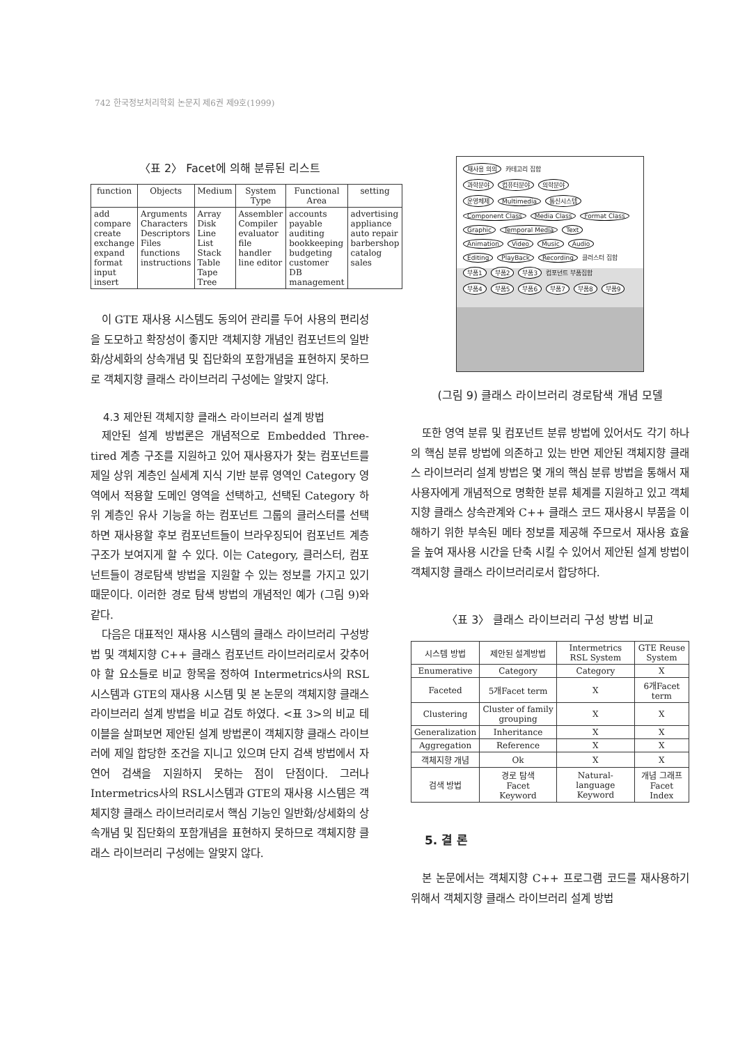742 한국정보처리학회 논문지 제6권 제9호(1999)
〈표 2〉 Facet에 의해 분류된 리스트
| function | Objects | Medium | System Type | Functional Area | setting |
| --- | --- | --- | --- | --- | --- |
| add compare create exchange expand format input insert | Arguments Characters Descriptors Files functions instructions | Array Disk Line List Stack Table Tape Tree | Assembler Compiler evaluator file handler line editor | accounts payable auditing bookkeeping budgeting customer DB management | advertising appliance auto repair barbershop catalog sales |
이 GTE 재사용 시스템도 동의어 관리를 두어 사용의 편리성을 도모하고 확장성이 좋지만 객체지향 개념인 컴포넌트의 일반화/상세화의 상속개념 및 집단화의 포함개념을 표현하지 못하므로 객체지향 클래스 라이브러리 구성에는 알맞지 않다.
4.3 제안된 객체지향 클래스 라이브러리 설계 방법
제안된 설계 방법론은 개념적으로 Embedded Three-tired 계층 구조를 지원하고 있어 재사용자가 찾는 컴포넌트를 제일 상위 계층인 실세계 지식 기반 분류 영역인 Category 영역에서 적용할 도메인 영역을 선택하고, 선택된 Category 하위 계층인 유사 기능을 하는 컴포넌트 그룹의 클러스터를 선택하면 재사용할 후보 컴포넌트들이 브라우징되어 컴포넌트 계층구조가 보여지게 할 수 있다. 이는 Category, 클러스터, 컴포넌트들이 경로탐색 방법을 지원할 수 있는 정보를 가지고 있기 때문이다. 이러한 경로 탐색 방법의 개념적인 예가 (그림 9)와 같다.
다음은 대표적인 재사용 시스템의 클래스 라이브러리 구성방법 및 객체지향 C++ 클래스 컴포넌트 라이브러리로서 갖추어야 할 요소들로 비교 항목을 정하여 Intermetrics사의 RSL시스템과 GTE의 재사용 시스템 및 본 논문의 객체지향 클래스 라이브러리 설계 방법을 비교 검토 하였다. <표 3>의 비교 테이블을 살펴보면 제안된 설계 방법론이 객체지향 클래스 라이브러에 제일 합당한 조건을 지니고 있으며 단지 검색 방법에서 자연어 검색을 지원하지 못하는 점이 단점이다. 그러나 Intermetrics사의 RSL시스템과 GTE의 재사용 시스템은 객체지향 클래스 라이브러리로서 핵심 기능인 일반화/상세화의 상속개념 및 집단화의 포함개념을 표현하지 못하므로 객체지향 클래스 라이브러리 구성에는 알맞지 않다.
재사용 의의 카테고리 집합
과학분야 컴퓨터분야 의학분야
운영체제 Multimedia 통신시스템
Component Class Media Class Format Class
Graphic Temporal Media Text
Animation Video Music Audio
Editing PlayBack Recording 클러스터 집합
부품1 부품2 부품3 컴포넌트 부품집합
부품4 부품5 부품6 부품7 부품8 부품9
(그림 9) 클래스 라이브러리 경로탐색 개념 모델
또한 영역 분류 및 컴포넌트 분류 방법에 있어서도 각기 하나의 핵심 분류 방법에 의존하고 있는 반면 제안된 객체지향 클래스 라이브러리 설계 방법은 몇 개의 핵심 분류 방법을 통해서 재사용자에게 개념적으로 명확한 분류 체계를 지원하고 있고 객체지향 클래스 상속관계와 C++ 클래스 코드 재사용시 부품을 이해하기 위한 부속된 메타 정보를 제공해 주므로서 재사용 효율을 높여 재사용 시간을 단축 시킬 수 있어서 제안된 설계 방법이 객체지향 클래스 라이브러리로서 합당하다.
〈표 3〉 클래스 라이브러리 구성 방법 비교
| 시스템 방법 | 제안된 설계방법 | Intermetrics RSL System | GTE Reuse System |
| --- | --- | --- | --- |
| Enumerative | Category | Category | X |
| Faceted | 5개Facet term | X | 6개Facet term |
| Clustering | Cluster of family grouping | X | X |
| Generalization | Inheritance | X | X |
| Aggregation | Reference | X | X |
| 객체지향 개념 | Ok | X | X |
| 검색 방법 | 경로 탐색 Facet Keyword | Natural-language Keyword | 개념 그래프 Facet Index |
5. 결 론
본 논문에서는 객체지향 C++ 프로그램 코드를 재사용하기 위해서 객체지향 클래스 라이브러리 설계 방법